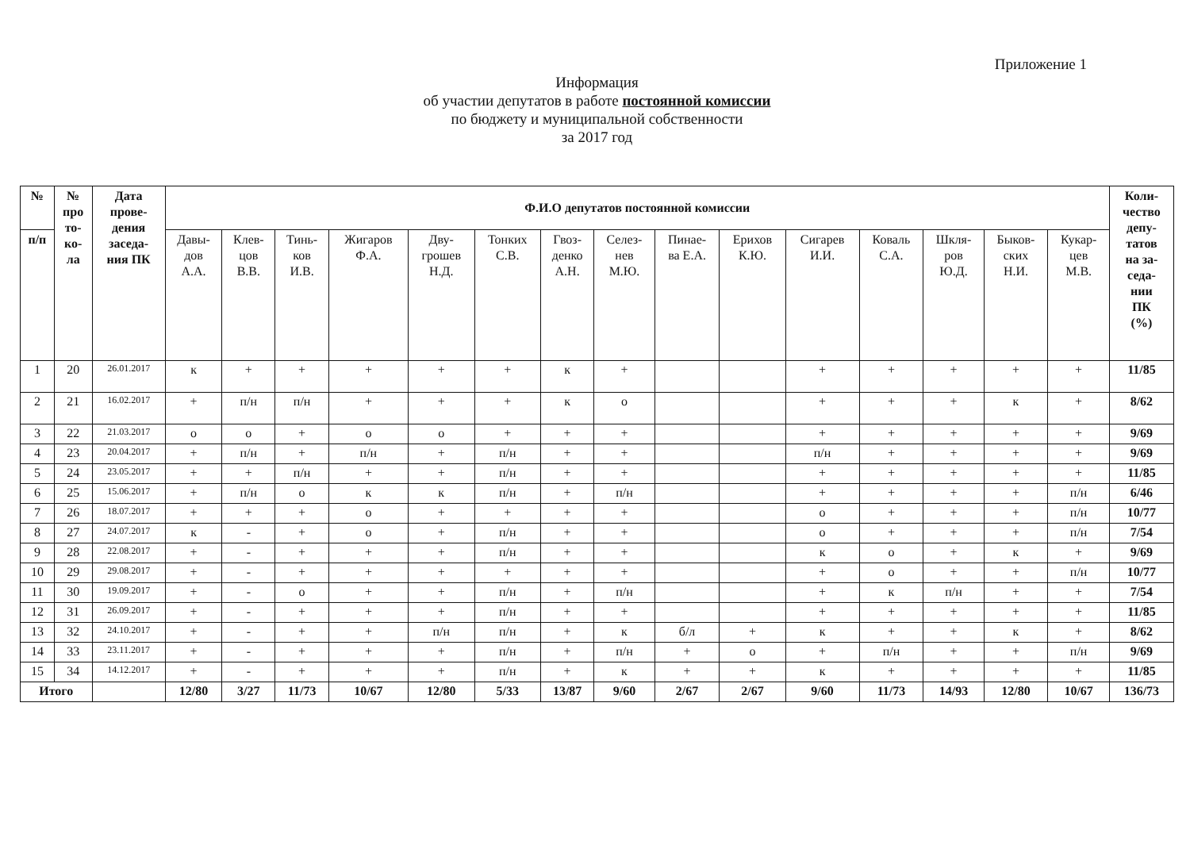Приложение 1
Информация
об участии депутатов в работе постоянной комиссии
по бюджету и муниципальной собственности
за 2017 год
| № | № про то- ко- ла | Дата прове- дения заседа- ния ПК | Ф.И.О депутатов постоянной комиссии | | | | | | | | | | | | | | | Коли- чество депу- татов на за- седа- нии ПК (%) |
| --- | --- | --- | --- | --- | --- | --- | --- | --- | --- | --- | --- | --- | --- | --- | --- | --- | --- | --- |
| п/п | | | Давы- дов А.А. | Клев- цов В.В. | Тинь- ков И.В. | Жигаров Ф.А. | Дву- грошев Н.Д. | Тонких С.В. | Гвоз- денко А.Н. | Селез- нев М.Ю. | Пинае- ва Е.А. | Ерихов К.Ю. | Сигарев И.И. | Коваль С.А. | Шкля- ров Ю.Д. | Быков- ских Н.И. | Кукар- цев М.В. | |
| 1 | 20 | 26.01.2017 | к | + | + | + | + | + | к | + | | | + | + | + | + | + | 11/85 |
| 2 | 21 | 16.02.2017 | + | п/н | п/н | + | + | + | к | о | | | + | + | + | к | + | 8/62 |
| 3 | 22 | 21.03.2017 | о | о | + | о | о | + | + | + | | | + | + | + | + | + | 9/69 |
| 4 | 23 | 20.04.2017 | + | п/н | + | п/н | + | п/н | + | + | | | п/н | + | + | + | + | 9/69 |
| 5 | 24 | 23.05.2017 | + | + | п/н | + | + | п/н | + | + | | | + | + | + | + | + | 11/85 |
| 6 | 25 | 15.06.2017 | + | п/н | о | к | к | п/н | + | п/н | | | + | + | + | + | п/н | 6/46 |
| 7 | 26 | 18.07.2017 | + | + | + | о | + | + | + | + | | | о | + | + | + | п/н | 10/77 |
| 8 | 27 | 24.07.2017 | к | - | + | о | + | п/н | + | + | | | о | + | + | + | п/н | 7/54 |
| 9 | 28 | 22.08.2017 | + | - | + | + | + | п/н | + | + | | | к | о | + | к | + | 9/69 |
| 10 | 29 | 29.08.2017 | + | - | + | + | + | + | + | + | | | + | о | + | + | п/н | 10/77 |
| 11 | 30 | 19.09.2017 | + | - | о | + | + | п/н | + | п/н | | | + | к | п/н | + | + | 7/54 |
| 12 | 31 | 26.09.2017 | + | - | + | + | + | п/н | + | + | | | + | + | + | + | + | 11/85 |
| 13 | 32 | 24.10.2017 | + | - | + | + | п/н | п/н | + | к | б/л | + | к | + | + | к | + | 8/62 |
| 14 | 33 | 23.11.2017 | + | - | + | + | + | п/н | + | п/н | + | о | + | п/н | + | + | п/н | 9/69 |
| 15 | 34 | 14.12.2017 | + | - | + | + | + | п/н | + | к | + | + | к | + | + | + | + | 11/85 |
| Итого | | | 12/80 | 3/27 | 11/73 | 10/67 | 12/80 | 5/33 | 13/87 | 9/60 | 2/67 | 2/67 | 9/60 | 11/73 | 14/93 | 12/80 | 10/67 | 136/73 |